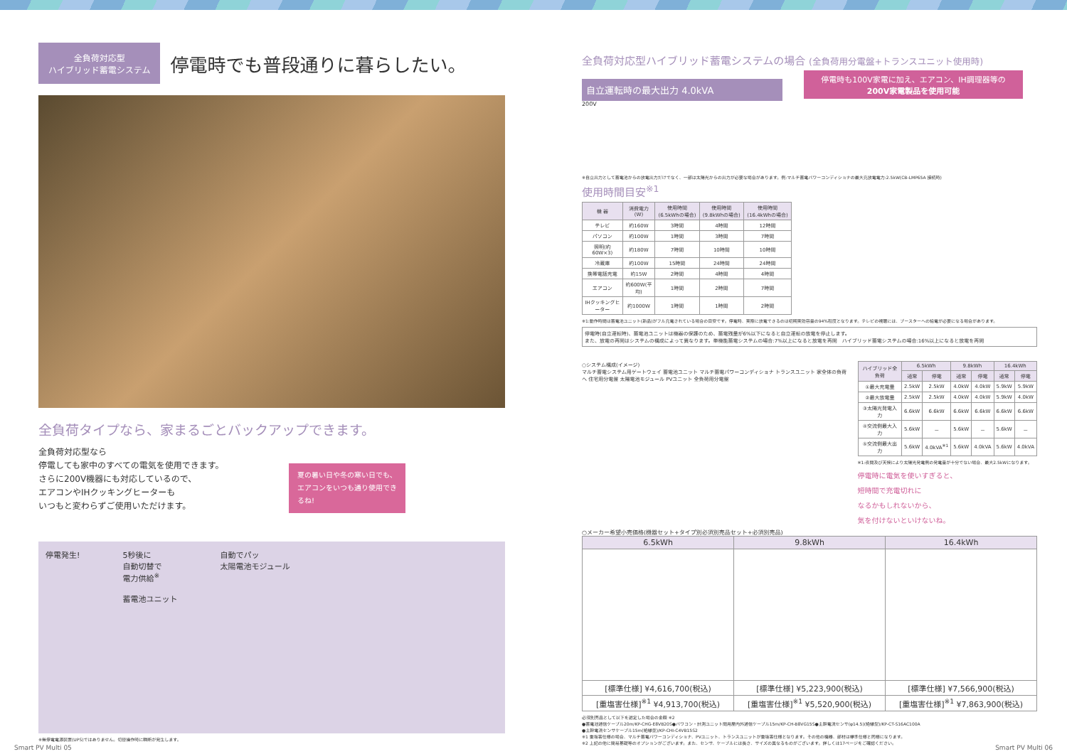全負荷対応型
ハイブリッド蓄電システム
停電時でも普段通りに暮らしたい。
全負荷タイプなら、家まるごとバックアップできます。
全負荷対応型なら
停電しても家中のすべての電気を使用できます。
さらに200V機器にも対応しているので、
エアコンやIHクッキングヒーターも
いつもと変わらずご使用いただけます。
夏の暑い日や冬の寒い日でも、エアコンをいつも通り使用できるね!
停電発生! 5秒後に
自動切替で
電力供給<sup>※</sup>
蓄電池ユニット
自動でパッ
太陽電池モジュール
※無停電電源装置(UPS)ではありません。切替操作時に瞬断が発生します。
Smart PV Multi 05
全負荷対応型ハイブリッド蓄電システムの場合 (全負荷用分電盤+トランスユニット使用時)
自立運転時の最大出力 4.0kVA 停電時も100V家電に加え、エアコン、IH調理器等の
200V家電製品を使用可能 200V
※自立出力として蓄電池からの放電出力だけでなく、一部は太陽光からの出力が必要な場合があります。例:マルチ蓄電パワーコンディショナの最大充放電電力:2.5kW(CB-LMP65A 接続時)
使用時間目安<sup>※1</sup>
| 機 器 | 消費電力(W) | 使用時間(6.5kWhの場合) | 使用時間(9.8kWhの場合) | 使用時間(16.4kWhの場合) |
| --- | --- | --- | --- | --- |
| テレビ | 約160W | 3時間 | 4時間 | 12時間 |
| パソコン | 約100W | 1時間 | 3時間 | 7時間 |
| 照明(約60W×3) | 約180W | 7時間 | 10時間 | 10時間 |
| 冷蔵庫 | 約100W | 15時間 | 24時間 | 24時間 |
| 携帯電話充電 | 約15W | 2時間 | 4時間 | 4時間 |
| エアコン | 約600W(平均) | 1時間 | 2時間 | 7時間 |
| IHクッキングヒーター | 約1000W | 1時間 | 1時間 | 2時間 |
※1:動作時間は蓄電池ユニット(新品)がフル充電されている場合の目安です。停電時、実際に放電できるのは初期実効容量の94%程度となります。テレビの視聴には、ブースターへの給電が必要になる場合があります。
停電時(自立運転時)、蓄電池ユニットは機器の保護のため、蓄電残量が6%以下になると自立運転の放電を停止します。
また、放電の再開はシステムの構成によって異なります。単機能蓄電システムの場合:7%以上になると放電を再開　ハイブリッド蓄電システムの場合:16%以上になると放電を再開
○システム構成(イメージ)
マルチ蓄電システム用ゲートウェイ 蓄電池ユニット マルチ蓄電パワーコンディショナ トランスユニット 家全体の負荷へ 住宅用分電盤 太陽電池モジュール PVユニット 全負荷用分電盤
| ハイブリッド全負荷 | 6.5kWh | | 9.8kWh | | 16.4kWh | |
| --- | --- | --- | --- | --- | --- | --- |
| | 通常 | 停電 | 通常 | 停電 | 通常 | 停電 |
| ①最大充電量 | 2.5kW | 2.5kW | 4.0kW | 4.0kW | 5.9kW | 5.9kW |
| ②最大放電量 | 2.5kW | 2.5kW | 4.0kW | 4.0kW | 5.9kW | 4.0kW |
| ③太陽光発電入力 | 6.6kW | 6.6kW | 6.6kW | 6.6kW | 6.6kW | 6.6kW |
| ④交流側最大入力 | 5.6kW | － | 5.6kW | － | 5.6kW | － |
| ⑤交流側最大出力 | 5.6kW | 4.0kVA<sup>※1</sup> | 5.6kW | 4.0kVA | 5.6kW | 4.0kVA |
※1:夜間及び天候により太陽光発電側の発電量が十分でない場合、最大2.5kWになります。
停電時に電気を使いすぎると、
短時間で充電切れに
なるかもしれないから、
気を付けないといけないね。
○メーカー希望小売価格(機器セット+タイプ別必須別売品セット+必須別売品)
| 6.5kWh | 9.8kWh | 16.4kWh |
| --- | --- | --- |
| [標準仕様] ¥4,616,700(税込) | [標準仕様] ¥5,223,900(税込) | [標準仕様] ¥7,566,900(税込) |
| [重塩害仕様]<sup>※1</sup> ¥4,913,700(税込) | [重塩害仕様]<sup>※1</sup> ¥5,520,900(税込) | [重塩害仕様]<sup>※1</sup> ¥7,863,900(税込) |
必須別売品として以下を選定した場合の金額 ※2
●蓄電池通信ケーブル20m/KP-CHG-E8VB20S●パワコン・計測ユニット間用屋内外通信ケーブル15m/KP-CH-B8VG15S●主幹電流センサ(φ14.5)(絶縁型)/KP-CT-S16AC100A
●主幹電流センサケーブル15m(絶縁型)/KP-CHI-C4VB15S2
※1 重塩害仕様の場合、マルチ蓄電パワーコンディショナ、PVユニット、トランスユニットが重塩害仕様となります。その他の機器、部材は標準仕様と同様になります。
※2 上記の他に簡易基礎等のオプションがございます。また、センサ、ケーブルには長さ、サイズの異なるものがございます。詳しくは17ページをご確認ください。
Smart PV Multi 06